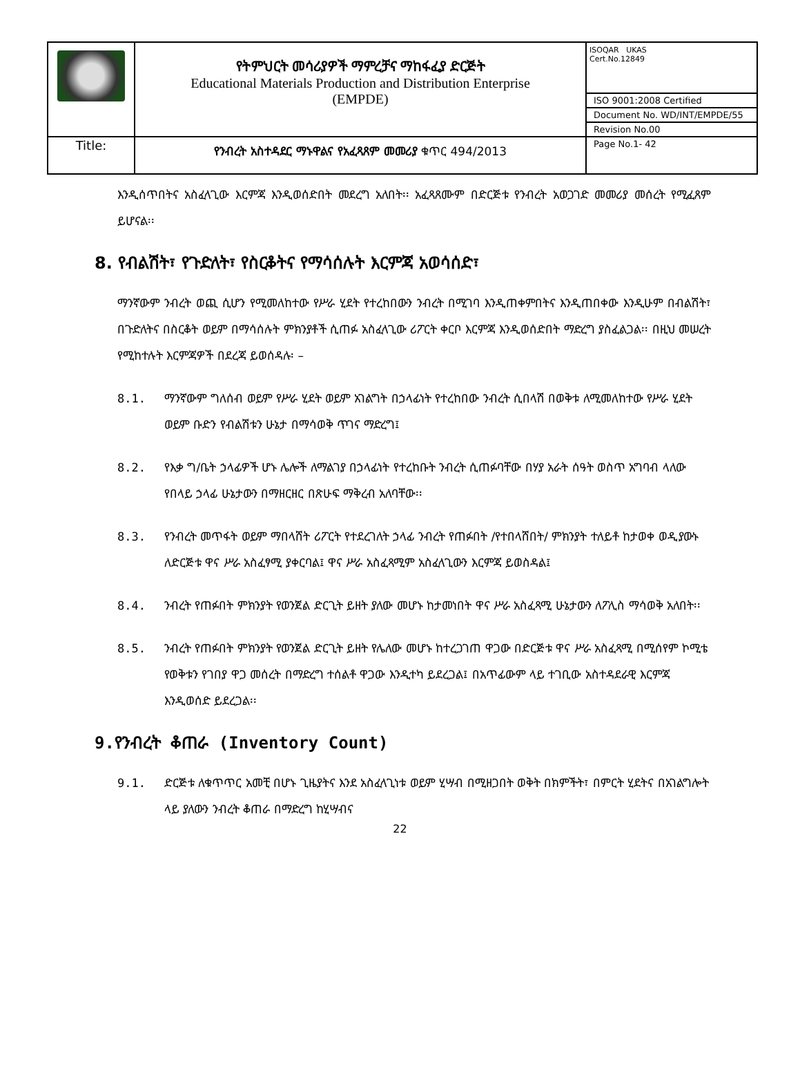| | የትምህርት መሳሪያዎች ማምረቻና ማከፋፈያ ድርጅት Educational Materials Production and Distribution Enterprise (EMPDE) | ISOQAR UKAS Cert.No.12849 ISO 9001:2008 Certified Document No. WD/INT/EMPDE/55 Revision No.00 |
| Title: | የንብረት አስተዳደር ማኑዋልና የአፈጻጸም መመሪያ ቁጥር 494/2013 | Page No.1- 42 |
እንዲሰጥበትና አስፈላጊው እርምጃ እንዲወሰድበት መደረግ አለበት፡፡ አፈጻጸሙም በድርጅቱ የንብረት አወጋገድ መመሪያ መሰረት የሚፈጸም ይሆናል፡፡
8. የብልሽት፣ የጉድለት፣ የስርቆትና የማሳሰሉት እርምጃ አወሳሰድ፣
ማንኛውም ንብረት ወጪ ሲሆን የሚመለከተው የሥራ ሂደት የተረከበውን ንብረት በሚገባ እንዲጠቀምበትና እንዲጠበቀው እንዲሁም በብልሽት፣ በጉድለትና በስርቆት ወይም በማሳሰሉት ምክንያቶች ሲጠፉ አስፈላጊው ሪፖርት ቀርቦ እርምጃ እንዲወሰድበት ማድረግ ያስፈልጋል፡፡ በዚህ መሠረት የሚከተሉት እርምጃዎች በደረጃ ይወሰዳሉ፡ –
8.1. ማንኛውም ግለሰብ ወይም የሥራ ሂደት ወይም አገልግት በኃላፊነት የተረከበው ንብረት ሲበላሽ በወቅቱ ለሚመለከተው የሥራ ሂደት ወይም ቡድን የብልሽቱን ሁኔታ በማሳወቅ ጥገና ማድረግ፤
8.2. የእቃ ግ/ቤት ኃላፊዎች ሆኑ ሌሎች ለማልገያ በኃላፊነት የተረከቡት ንብረት ሲጠፉባቸው በሃያ አራት ሰዓት ወስጥ አግባብ ላለው የበላይ ኃላፊ ሁኔታውን በማዘርዘር በጽሁፍ ማቅረብ አለባቸው፡፡
8.3. የንብረት መጥፋት ወይም ማበላሸት ሪፖርት የተደረገለት ኃላፊ ንብረት የጠፉበት /የተበላሸበት/ ምክንያት ተለይቶ ከታወቀ ወዲያውኑ ለድርጅቱ ዋና ሥራ አስፈፃሚ ያቀርባል፤ ዋና ሥራ አስፈጻሚም አስፈላጊውን እርምጃ ይወስዳል፤
8.4. ንብረት የጠፉበት ምክንያት የወንጀል ድርጊት ይዘት ያለው መሆኑ ከታመነበት ዋና ሥራ አስፈጻሚ ሁኔታውን ለፖሊስ ማሳወቅ አለበት፡፡
8.5. ንብረት የጠፉበት ምክንያት የወንጀል ድርጊት ይዘት የሌለው መሆኑ ከተረጋገጠ ዋጋው በድርጅቱ ዋና ሥራ አስፈጻሚ በሚሰየም ኮሚቴ የወቅቱን የገበያ ዋጋ መሰረት በማድረግ ተሰልቶ ዋጋው እንዲተካ ይደረጋል፤ በአጥፊውም ላይ ተገቢው አስተዳደራዊ እርምጃ እንዲወሰድ ይደረጋል፡፡
9.የንብረት ቆጠራ (Inventory Count)
9.1. ድርጅቱ ለቁጥጥር አመቺ በሆኑ ጊዜያትና እንደ አስፈላጊነቱ ወይም ሂሣብ በሚዘጋበት ወቅት በክምችት፣ በምርት ሂደትና በአገልግሎት ላይ ያለውን ንብረት ቆጠራ በማድረግ ከሂሣብና
22